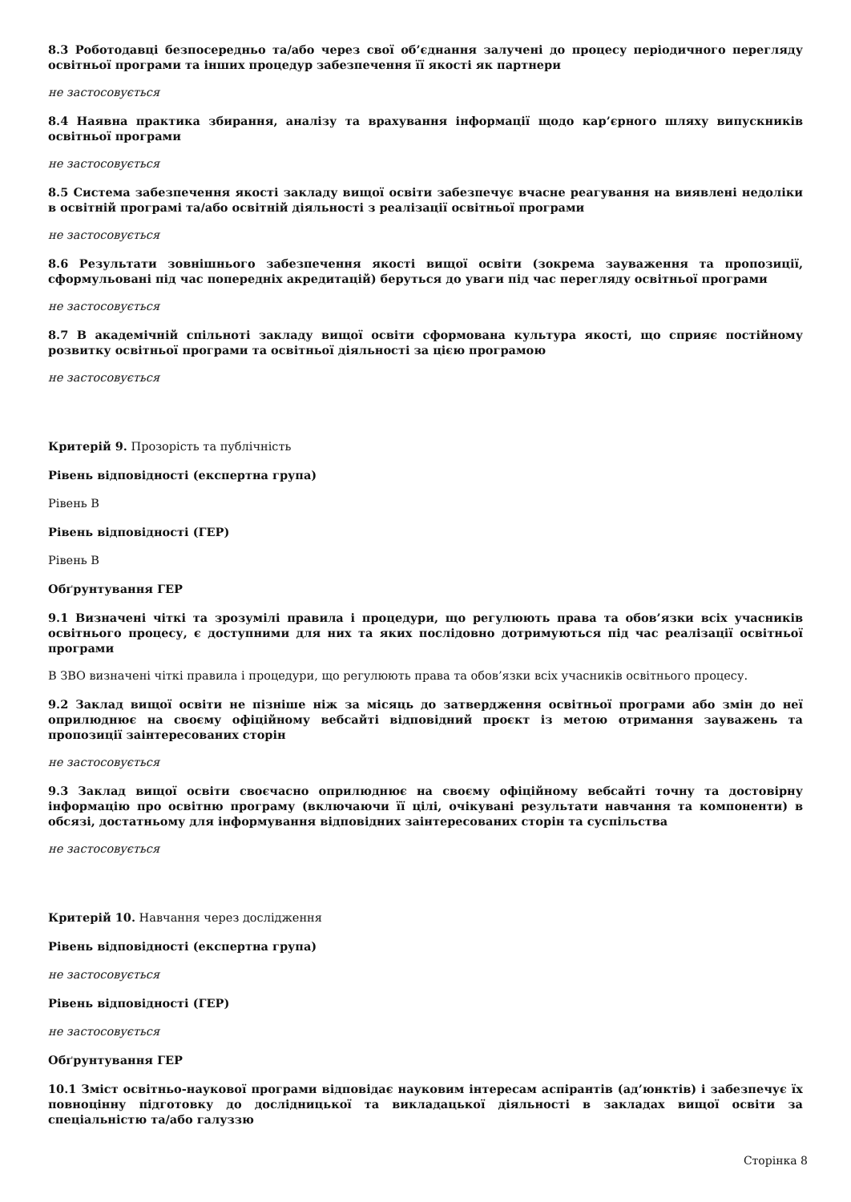8.3 Роботодавці безпосередньо та/або через свої об’єднання залучені до процесу періодичного перегляду освітньої програми та інших процедур забезпечення її якості як партнери
не застосовується
8.4 Наявна практика збирання, аналізу та врахування інформації щодо кар’єрного шляху випускників освітньої програми
не застосовується
8.5 Система забезпечення якості закладу вищої освіти забезпечує вчасне реагування на виявлені недоліки в освітній програмі та/або освітній діяльності з реалізації освітньої програми
не застосовується
8.6 Результати зовнішнього забезпечення якості вищої освіти (зокрема зауваження та пропозиції, сформульовані під час попередніх акредитацій) беруться до уваги під час перегляду освітньої програми
не застосовується
8.7 В академічній спільноті закладу вищої освіти сформована культура якості, що сприяє постійному розвитку освітньої програми та освітньої діяльності за цією програмою
не застосовується
Критерій 9. Прозорість та публічність
Рівень відповідності (експертна група)
Рівень В
Рівень відповідності (ГЕР)
Рівень В
Обґрунтування ГЕР
9.1 Визначені чіткі та зрозумілі правила і процедури, що регулюють права та обов’язки всіх учасників освітнього процесу, є доступними для них та яких послідовно дотримуються під час реалізації освітньої програми
В ЗВО визначені чіткі правила і процедури, що регулюють права та обов’язки всіх учасників освітнього процесу.
9.2 Заклад вищої освіти не пізніше ніж за місяць до затвердження освітньої програми або змін до неї оприлюднює на своєму офіційному вебсайті відповідний проєкт із метою отримання зауважень та пропозиції заінтересованих сторін
не застосовується
9.3 Заклад вищої освіти своєчасно оприлюднює на своєму офіційному вебсайті точну та достовірну інформацію про освітню програму (включаючи її цілі, очікувані результати навчання та компоненти) в обсязі, достатньому для інформування відповідних заінтересованих сторін та суспільства
не застосовується
Критерій 10. Навчання через дослідження
Рівень відповідності (експертна група)
не застосовується
Рівень відповідності (ГЕР)
не застосовується
Обґрунтування ГЕР
10.1 Зміст освітньо-наукової програми відповідає науковим інтересам аспірантів (ад’юнктів) і забезпечує їх повноцінну підготовку до дослідницької та викладацької діяльності в закладах вищої освіти за спеціальністю та/або галуззю
Сторінка 8